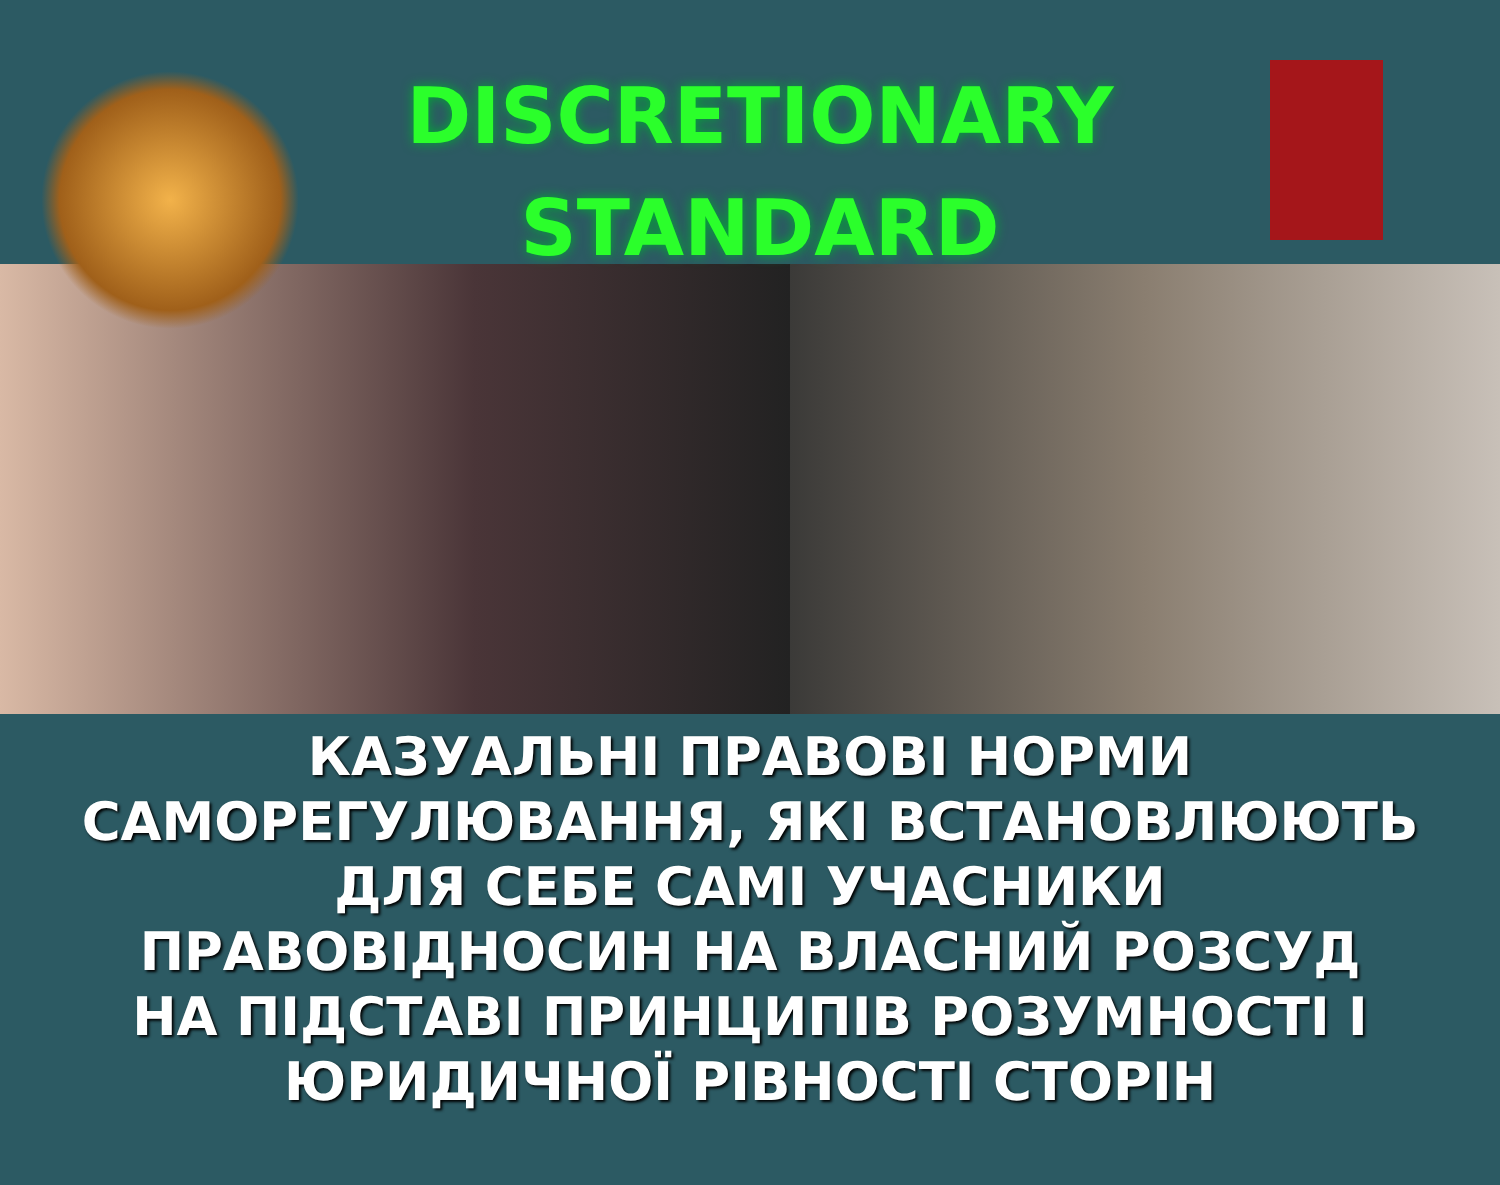DISCRETIONARY
STANDARD
КАЗУАЛЬНІ ПРАВОВІ НОРМИ
САМОРЕГУЛЮВАННЯ, ЯКІ ВСТАНОВЛЮЮТЬ
ДЛЯ СЕБЕ САМІ УЧАСНИКИ
ПРАВОВІДНОСИН НА ВЛАСНИЙ РОЗСУД
НА ПІДСТАВІ ПРИНЦИПІВ РОЗУМНОСТІ І
ЮРИДИЧНОЇ РІВНОСТІ СТОРІН